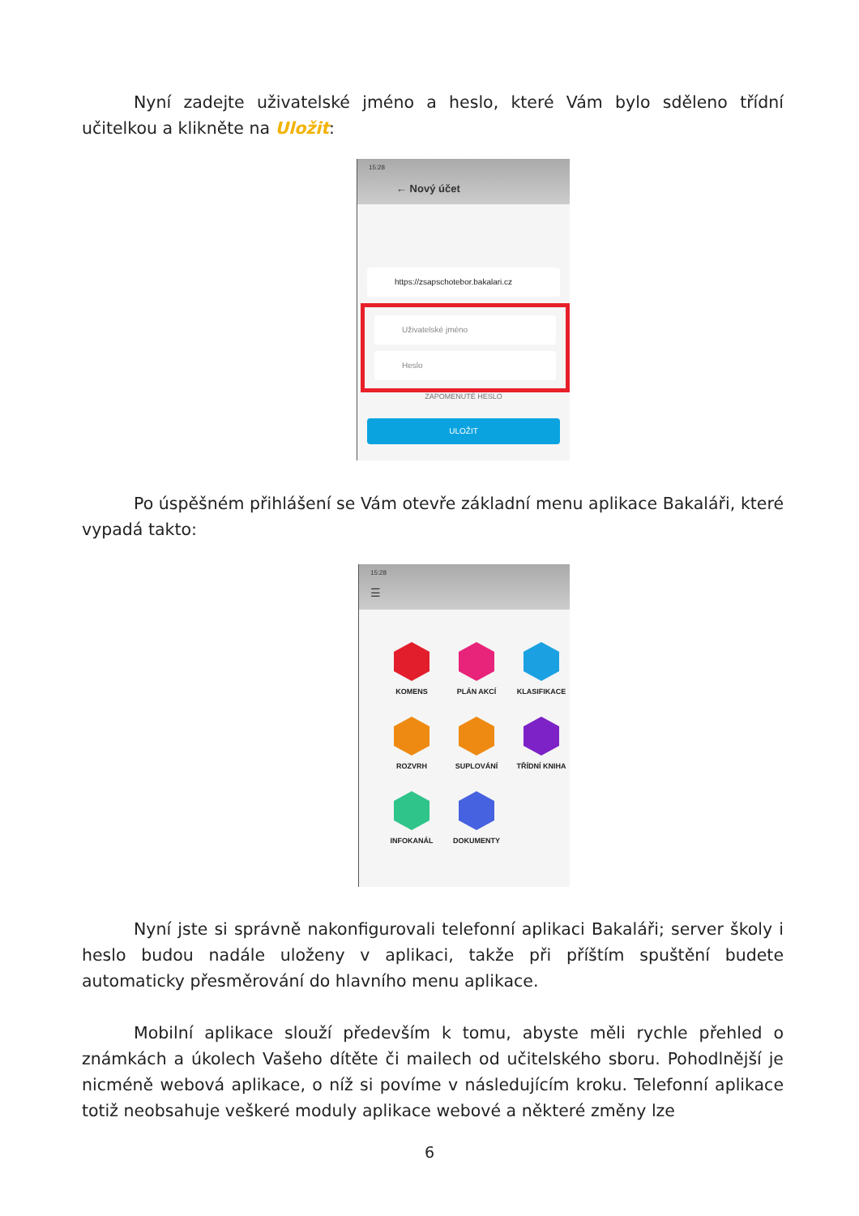Nyní zadejte uživatelské jméno a heslo, které Vám bylo sděleno třídní učitelkou a klikněte na Uložit:
15:28
← Nový účet
https://zsapschotebor.bakalari.cz
Uživatelské jméno
Heslo
ZAPOMENUTÉ HESLO
ULOŽIT
Po úspěšném přihlášení se Vám otevře základní menu aplikace Bakaláři, které vypadá takto:
15:28
☰
KOMENS
PLÁN AKCÍ
KLASIFIKACE
ROZVRH
SUPLOVÁNÍ
TŘÍDNÍ KNIHA
INFOKANÁL
DOKUMENTY
Nyní jste si správně nakonfigurovali telefonní aplikaci Bakaláři; server školy i heslo budou nadále uloženy v aplikaci, takže při příštím spuštění budete automaticky přesměrování do hlavního menu aplikace.
Mobilní aplikace slouží především k tomu, abyste měli rychle přehled o známkách a úkolech Vašeho dítěte či mailech od učitelského sboru. Pohodlnější je nicméně webová aplikace, o níž si povíme v následujícím kroku. Telefonní aplikace totiž neobsahuje veškeré moduly aplikace webové a některé změny lze
6